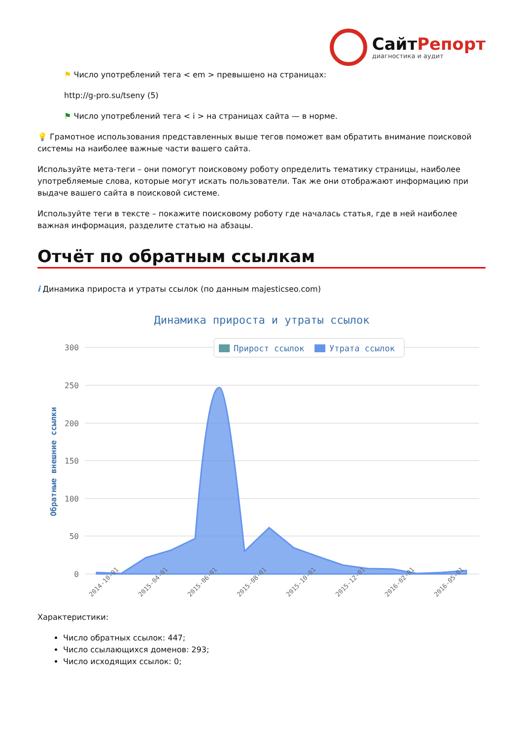СайтРепорт
диагностика и аудит
⚑ Число употреблений тега < em > превышено на страницах:
http://g-pro.su/tseny (5)
⚑ Число употреблений тега < i > на страницах сайта — в норме.
💡 Грамотное использования представленных выше тегов поможет вам обратить внимание поисковой системы на наиболее важные части вашего сайта.
Используйте мета-теги – они помогут поисковому роботу определить тематику страницы, наиболее употребляемые слова, которые могут искать пользователи. Так же они отображают информацию при выдаче вашего сайта в поисковой системе.
Используйте теги в тексте – покажите поисковому роботу где началась статья, где в ней наиболее важная информация, разделите статью на абзацы.
Отчёт по обратным ссылкам
i Динамика прироста и утраты ссылок (по данным majesticseo.com)
Динамика прироста и утраты ссылок
300
250
200
150
100
50
0
Обратные внешние ссылки
Прирост ссылок
Утрата ссылок
2014-10-01
2015-04-01
2015-06-01
2015-08-01
2015-10-01
2015-12-01
2016-02-01
2016-05-01
Характеристики:
Число обратных ссылок: 447;
Число ссылающихся доменов: 293;
Число исходящих ссылок: 0;